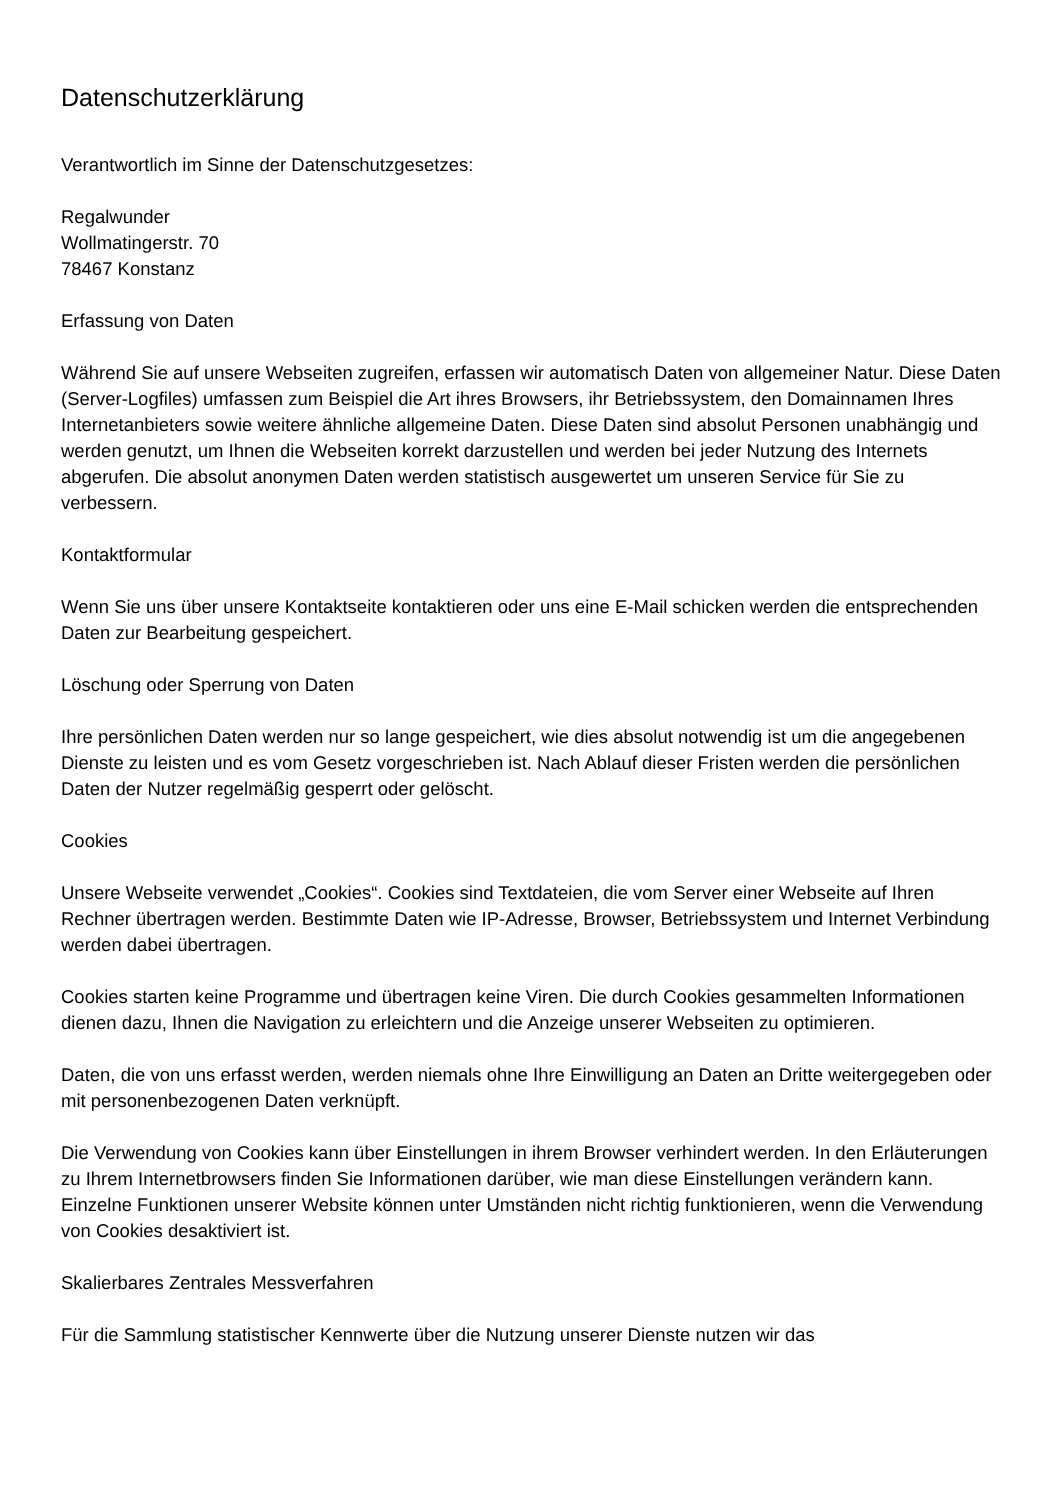Datenschutzerklärung
Verantwortlich im Sinne der Datenschutzgesetzes:
Regalwunder
Wollmatingerstr. 70
78467 Konstanz
Erfassung von Daten
Während Sie auf unsere Webseiten zugreifen, erfassen wir automatisch Daten von allgemeiner Natur. Diese Daten (Server-Logfiles) umfassen zum Beispiel die Art ihres Browsers, ihr Betriebssystem, den Domainnamen Ihres Internetanbieters sowie weitere ähnliche allgemeine Daten. Diese Daten sind absolut Personen unabhängig und werden genutzt, um Ihnen die Webseiten korrekt darzustellen und werden bei jeder Nutzung des Internets abgerufen. Die absolut anonymen Daten werden statistisch ausgewertet um unseren Service für Sie zu verbessern.
Kontaktformular
Wenn Sie uns über unsere Kontaktseite kontaktieren oder uns eine E-Mail schicken werden die entsprechenden Daten zur Bearbeitung gespeichert.
Löschung oder Sperrung von Daten
Ihre persönlichen Daten werden nur so lange gespeichert, wie dies absolut notwendig ist um die angegebenen Dienste zu leisten und es vom Gesetz vorgeschrieben ist. Nach Ablauf dieser Fristen werden die persönlichen Daten der Nutzer regelmäßig gesperrt oder gelöscht.
Cookies
Unsere Webseite verwendet „Cookies“. Cookies sind Textdateien, die vom Server einer Webseite auf Ihren Rechner übertragen werden. Bestimmte Daten wie IP-Adresse, Browser, Betriebssystem und Internet Verbindung werden dabei übertragen.
Cookies starten keine Programme und übertragen keine Viren. Die durch Cookies gesammelten Informationen dienen dazu, Ihnen die Navigation zu erleichtern und die Anzeige unserer Webseiten zu optimieren.
Daten, die von uns erfasst werden, werden niemals ohne Ihre Einwilligung an Daten an Dritte weitergegeben oder mit personenbezogenen Daten verknüpft.
Die Verwendung von Cookies kann über Einstellungen in ihrem Browser verhindert werden. In den Erläuterungen zu Ihrem Internetbrowsers finden Sie Informationen darüber, wie man diese Einstellungen verändern kann. Einzelne Funktionen unserer Website können unter Umständen nicht richtig funktionieren, wenn die Verwendung von Cookies desaktiviert ist.
Skalierbares Zentrales Messverfahren
Für die Sammlung statistischer Kennwerte über die Nutzung unserer Dienste nutzen wir das